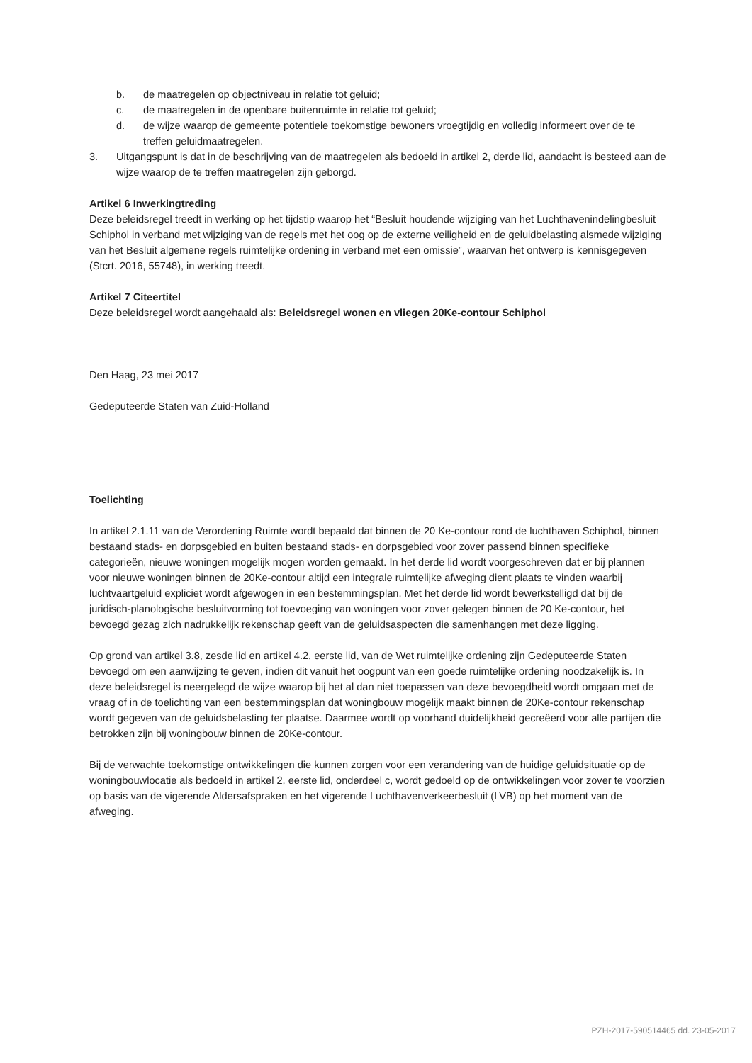b. de maatregelen op objectniveau in relatie tot geluid;
c. de maatregelen in de openbare buitenruimte in relatie tot geluid;
d. de wijze waarop de gemeente potentiele toekomstige bewoners vroegtijdig en volledig informeert over de te treffen geluidmaatregelen.
3. Uitgangspunt is dat in de beschrijving van de maatregelen als bedoeld in artikel 2, derde lid, aandacht is besteed aan de wijze waarop de te treffen maatregelen zijn geborgd.
Artikel 6 Inwerkingtreding
Deze beleidsregel treedt in werking op het tijdstip waarop het “Besluit houdende wijziging van het Luchthavenindelingbesluit Schiphol in verband met wijziging van de regels met het oog op de externe veiligheid en de geluidbelasting alsmede wijziging van het Besluit algemene regels ruimtelijke ordening in verband met een omissie”, waarvan het ontwerp is kennisgegeven (Stcrt. 2016, 55748), in werking treedt.
Artikel 7 Citeertitel
Deze beleidsregel wordt aangehaald als: Beleidsregel wonen en vliegen 20Ke-contour Schiphol
Den Haag, 23 mei 2017
Gedeputeerde Staten van Zuid-Holland
Toelichting
In artikel 2.1.11 van de Verordening Ruimte wordt bepaald dat binnen de 20 Ke-contour rond de luchthaven Schiphol, binnen bestaand stads- en dorpsgebied en buiten bestaand stads- en dorpsgebied voor zover passend binnen specifieke categorieën, nieuwe woningen mogelijk mogen worden gemaakt. In het derde lid wordt voorgeschreven dat er bij plannen voor nieuwe woningen binnen de 20Ke-contour altijd een integrale ruimtelijke afweging dient plaats te vinden waarbij luchtvaartgeluid expliciet wordt afgewogen in een bestemmingsplan. Met het derde lid wordt bewerkstelligd dat bij de juridisch-planologische besluitvorming tot toevoeging van woningen voor zover gelegen binnen de 20 Ke-contour, het bevoegd gezag zich nadrukkelijk rekenschap geeft van de geluidsaspecten die samenhangen met deze ligging.
Op grond van artikel 3.8, zesde lid en artikel 4.2, eerste lid, van de Wet ruimtelijke ordening zijn Gedeputeerde Staten bevoegd om een aanwijzing te geven, indien dit vanuit het oogpunt van een goede ruimtelijke ordening noodzakelijk is. In deze beleidsregel is neergelegd de wijze waarop bij het al dan niet toepassen van deze bevoegdheid wordt omgaan met de vraag of in de toelichting van een bestemmingsplan dat woningbouw mogelijk maakt binnen de 20Ke-contour rekenschap wordt gegeven van de geluidsbelasting ter plaatse. Daarmee wordt op voorhand duidelijkheid gecreëerd voor alle partijen die betrokken zijn bij woningbouw binnen de 20Ke-contour.
Bij de verwachte toekomstige ontwikkelingen die kunnen zorgen voor een verandering van de huidige geluidsituatie op de woningbouwlocatie als bedoeld in artikel 2, eerste lid, onderdeel c, wordt gedoeld op de ontwikkelingen voor zover te voorzien op basis van de vigerende Aldersafspraken en het vigerende Luchthavenverkeerbesluit (LVB) op het moment van de afweging.
PZH-2017-590514465 dd. 23-05-2017